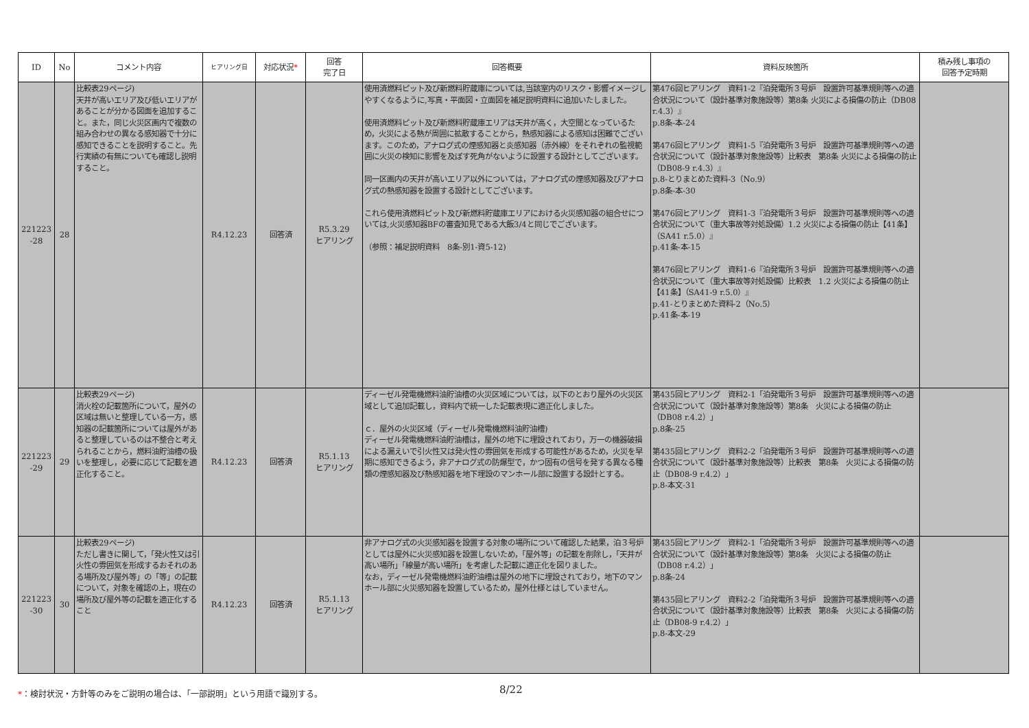| ID | No | コメント内容 | ヒアリング日 | 対応状況 * | 回答 完了日 | 回答概要 | 資料反映箇所 | 積み残し事項の 回答予定時期 |
| --- | --- | --- | --- | --- | --- | --- | --- | --- |
| 221223 -28 | 28 | 比較表29ページ) 天井が高いエリア及び低いエリアがあることが分かる図面を追加すること。また，同じ火災区画内で複数の組み合わせの異なる感知器で十分に感知できることを説明すること。先行実績の有無についても確認し説明すること。 | R4.12.23 | 回答済 | R5.3.29 ヒアリング | 使用済燃料ピット及び新燃料貯蔵庫については,当該室内のリスク・影響イメージしやすくなるように,写真・平面図・立面図を補足説明資料に追加いたしました。 使用済燃料ピット及び新燃料貯蔵庫エリアは天井が高く，大空間となっているため，火災による熱が周囲に拡散することから，熱感知器による感知は困難でございます。このため，アナログ式の煙感知器と炎感知器（赤外線）をそれぞれの監視範囲に火災の検知に影響を及ぼす死角がないように設置する設計としてございます。 同一区画内の天井が高いエリア以外については，アナログ式の煙感知器及びアナログ式の熱感知器を設置する設計としてございます。 これら使用済燃料ピット及び新燃料貯蔵庫エリアにおける火災感知器の組合せについては,火災感知器BFの審査知見である大飯3/4と同じでございます。 （参照：補足説明資料 8条-別1-資5-12) | 第476回ヒアリング 資料1-2『泊発電所３号炉 設置許可基準規則等への適合状況について（設計基準対象施設等）第8条 火災による損傷の防止（DB08 r.4.3）』 p.8条-本-24 第476回ヒアリング 資料1-5『泊発電所３号炉 設置許可基準規則等への適合状況について（設計基準対象施設等）比較表 第8条 火災による損傷の防止（DB08-9 r.4.3）』 p.8-とりまとめた資料-3（No.9） p.8条-本-30 第476回ヒアリング 資料1-3『泊発電所３号炉 設置許可基準規則等への適合状況について（重大事故等対処設備）1.2 火災による損傷の防止【41条】（SA41 r.5.0）』 p.41条-本-15 第476回ヒアリング 資料1-6『泊発電所３号炉 設置許可基準規則等への適合状況について（重大事故等対処設備）比較表 1.2 火災による損傷の防止【41条】（SA41-9 r.5.0）』 p.41-とりまとめた資料-2（No.5） p.41条-本-19 | |
| 221223 -29 | 29 | 比較表29ページ) 消火栓の記載箇所について，屋外の区域は無いと整理している一方，感知器の記載箇所については屋外があると整理しているのは不整合と考えられることから，燃料油貯油槽の扱いを整理し，必要に応じて記載を適正化すること。 | R4.12.23 | 回答済 | R5.1.13 ヒアリング | ディーゼル発電機燃料油貯油槽の火災区域については，以下のとおり屋外の火災区域として追加記載し，資料内で統一した記載表現に適正化しました。 ｃ．屋外の火災区域（ディーゼル発電機燃料油貯油槽) ディーゼル発電機燃料油貯油槽は，屋外の地下に埋設されており，万一の機器破損による漏えいで引火性又は発火性の雰囲気を形成する可能性があるため，火災を早期に感知できるよう，非アナログ式の防爆型で，かつ固有の信号を発する異なる種類の煙感知器及び熱感知器を地下埋設のマンホール部に設置する設計とする。 | 第435回ヒアリング 資料2-1「泊発電所３号炉 設置許可基準規則等への適合状況について（設計基準対象施設等）第8条 火災による損傷の防止（DB08 r.4.2）」 p.8条-25 第435回ヒアリング 資料2-2「泊発電所３号炉 設置許可基準規則等への適合状況について（設計基準対象施設等）比較表 第8条 火災による損傷の防止（DB08-9 r.4.2）」 p.8-本文-31 | |
| 221223 -30 | 30 | 比較表29ページ) ただし書きに関して，「発火性又は引火性の雰囲気を形成するおそれのある場所及び屋外等」の「等」の記載について，対象を確認の上，現在の場所及び屋外等の記載を適正化すること | R4.12.23 | 回答済 | R5.1.13 ヒアリング | 非アナログ式の火災感知器を設置する対象の場所について確認した結果，泊３号炉としては屋外に火災感知器を設置しないため，「屋外等」の記載を削除し，「天井が高い場所」「線量が高い場所」を考慮した記載に適正化を図りました。 なお，ディーゼル発電機燃料油貯油槽は屋外の地下に埋設されており，地下のマンホール部に火災感知器を設置しているため，屋外仕様とはしていません。 | 第435回ヒアリング 資料2-1「泊発電所３号炉 設置許可基準規則等への適合状況について（設計基準対象施設等）第8条 火災による損傷の防止（DB08 r.4.2）」 p.8条-24 第435回ヒアリング 資料2-2「泊発電所３号炉 設置許可基準規則等への適合状況について（設計基準対象施設等）比較表 第8条 火災による損傷の防止（DB08-9 r.4.2）」 p.8-本文-29 | |
*：検討状況・方針等のみをご説明の場合は、「一部説明」という用語で識別する。
8/22